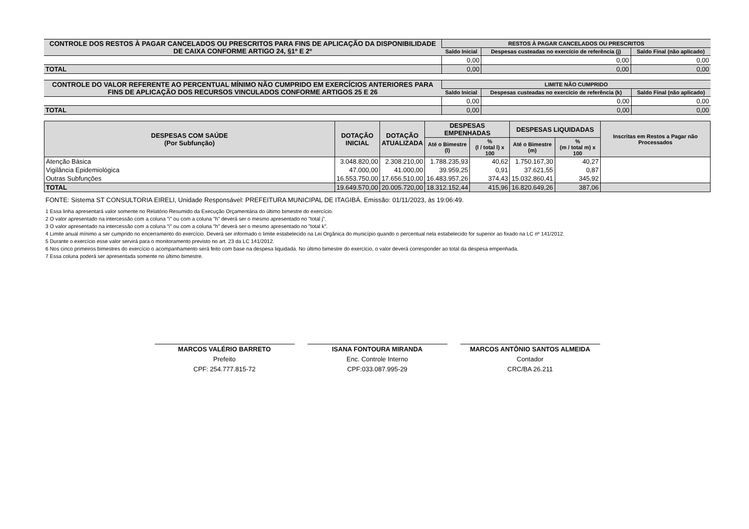| CONTROLE DOS RESTOS À PAGAR CANCELADOS OU PRESCRITOS PARA FINS DE APLICAÇÃO DA DISPONIBILIDADE DE CAIXA CONFORME ARTIGO 24, §1º E 2º | RESTOS À PAGAR CANCELADOS OU PRESCRITOS | | |
| --- | --- | --- | --- |
| | Saldo Inicial | Despesas custeadas no exercício de referência (j) | Saldo Final (não aplicado) |
| | 0,00 | 0,00 | 0,00 |
| TOTAL | 0,00 | 0,00 | 0,00 |
| CONTROLE DO VALOR REFERENTE AO PERCENTUAL MÍNIMO NÃO CUMPRIDO EM EXERCÍCIOS ANTERIORES PARA FINS DE APLICAÇÃO DOS RECURSOS VINCULADOS CONFORME ARTIGOS 25 E 26 | LIMITE NÃO CUMPRIDO | | |
| --- | --- | --- | --- |
| | Saldo Inicial | Despesas custeadas no exercício de referência (k) | Saldo Final (não aplicado) |
| | 0,00 | 0,00 | 0,00 |
| TOTAL | 0,00 | 0,00 | 0,00 |
| DESPESAS COM SAÚDE (Por Subfunção) | DOTAÇÃO INICIAL | DOTAÇÃO ATUALIZADA | DESPESAS EMPENHADAS | | DESPESAS LIQUIDADAS | | Inscritas em Restos a Pagar não Processados |
| --- | --- | --- | --- | --- | --- | --- | --- |
| | | | Até o Bimestre (l) | % (l / total l) x 100 | Até o Bimestre (m) | % (m / total m) x 100 | |
| Atenção Básica | 3.048.820,00 | 2.308.210,00 | 1.788.235,93 | 40,62 | 1.750.167,30 | 40,27 | |
| Vigilância Epidemiológica | 47.000,00 | 41.000,00 | 39.959,25 | 0,91 | 37.621,55 | 0,87 | |
| Outras Subfunções | 16.553.750,00 | 17.656.510,00 | 16.483.957,26 | 374,43 | 15.032.860,41 | 345,92 | |
| TOTAL | 19.649.570,00 | 20.005.720,00 | 18.312.152,44 | 415,96 | 16.820.649,26 | 387,06 | |
FONTE: Sistema ST CONSULTORIA EIRELI, Unidade Responsável: PREFEITURA MUNICIPAL DE ITAGIBÁ. Emissão: 01/11/2023, às 19:06:49.
1 Essa linha apresentará valor somente no Relatório Resumido da Execução Orçamentária do último bimestre do exercício.
2 O valor apresentado na intercessão com a coluna "i" ou com a coluna "h" deverá ser o mesmo apresentado no "total j".
3 O valor apresentado na intercessão com a coluna "i" ou com a coluna "h" deverá ser o mesmo apresentado no "total k".
4 Limite anual mínimo a ser cumprido no encerramento do exercício. Deverá ser informado o limite estabelecido na Lei Orgânica do município quando o percentual nela estabelecido for superior ao fixado na LC nº 141/2012.
5 Durante o exercício esse valor servirá para o monitoramento previsto no art. 23 da LC 141/2012.
6 Nos cinco primeiros bimestres do exercício o acompanhamento será feito com base na despesa liquidada. No último bimestre do exercício, o valor deverá corresponder ao total da despesa empenhada.
7 Essa coluna poderá ser apresentada somente no último bimestre.
MARCOS VALÉRIO BARRETO
Prefeito
CPF: 254.777.815-72
ISANA FONTOURA MIRANDA
Enc. Controle Interno
CPF:033.087.995-29
MARCOS ANTÔNIO SANTOS ALMEIDA
Contador
CRC/BA 26.211